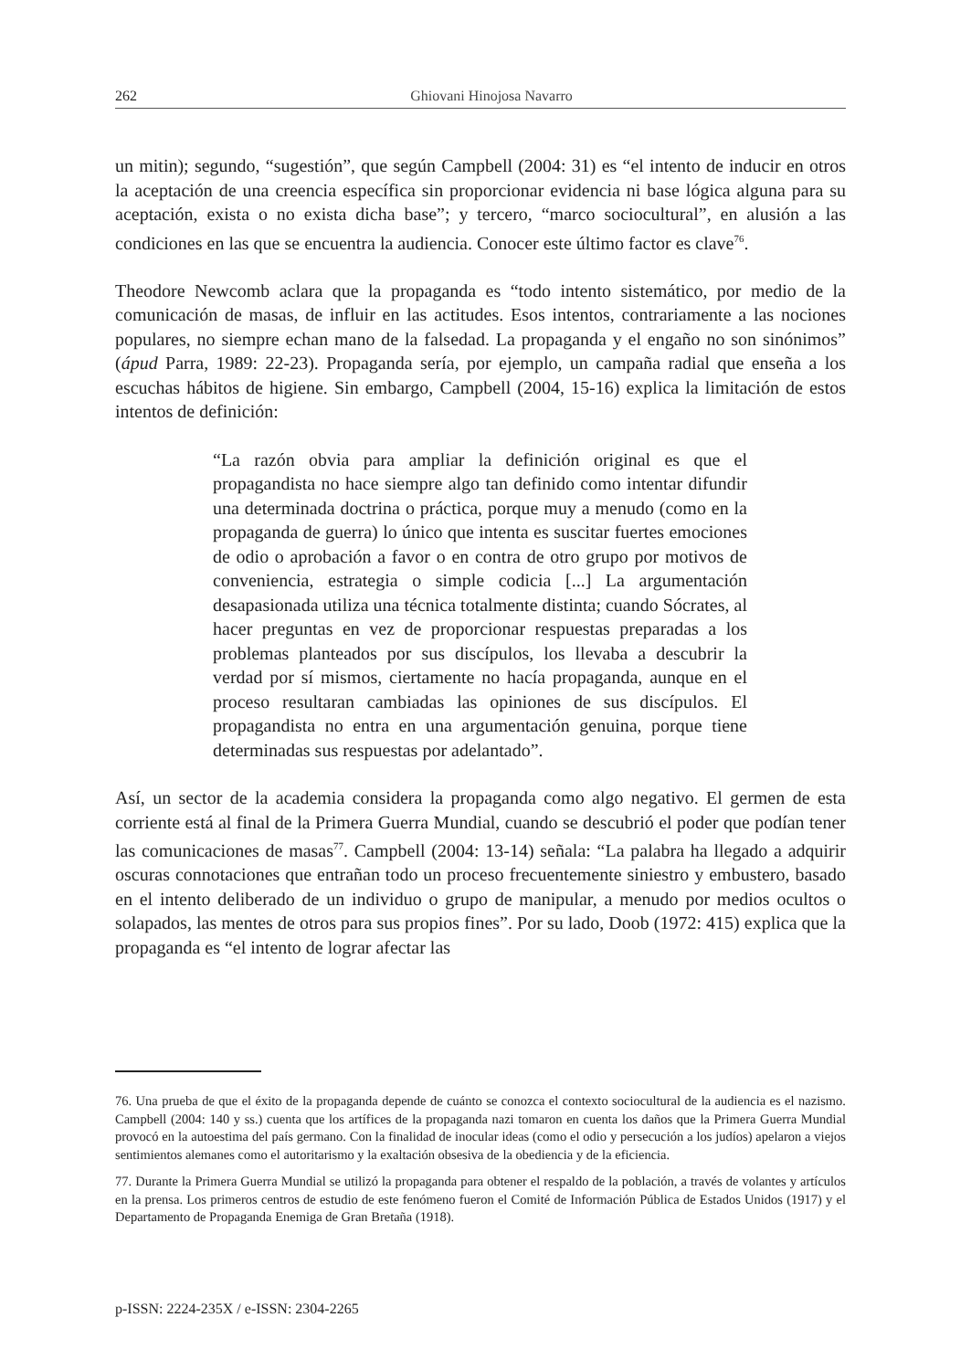262 Ghiovani Hinojosa Navarro
un mitin); segundo, “sugestión”, que según Campbell (2004: 31) es “el intento de inducir en otros la aceptación de una creencia específica sin proporcionar evidencia ni base lógica alguna para su aceptación, exista o no exista dicha base”; y tercero, “marco sociocultural”, en alusión a las condiciones en las que se encuentra la audiencia. Conocer este último factor es clave<sup>76</sup>.
Theodore Newcomb aclara que la propaganda es “todo intento sistemático, por medio de la comunicación de masas, de influir en las actitudes. Esos intentos, contrariamente a las nociones populares, no siempre echan mano de la falsedad. La propaganda y el engaño no son sinónimos” (ápud Parra, 1989: 22-23). Propaganda sería, por ejemplo, un campaña radial que enseña a los escuchas hábitos de higiene. Sin embargo, Campbell (2004, 15-16) explica la limitación de estos intentos de definición:
“La razón obvia para ampliar la definición original es que el propagandista no hace siempre algo tan definido como intentar difundir una determinada doctrina o práctica, porque muy a menudo (como en la propaganda de guerra) lo único que intenta es suscitar fuertes emociones de odio o aprobación a favor o en contra de otro grupo por motivos de conveniencia, estrategia o simple codicia [...] La argumentación desapasionada utiliza una técnica totalmente distinta; cuando Sócrates, al hacer preguntas en vez de proporcionar respuestas preparadas a los problemas planteados por sus discípulos, los llevaba a descubrir la verdad por sí mismos, ciertamente no hacía propaganda, aunque en el proceso resultaran cambiadas las opiniones de sus discípulos. El propagandista no entra en una argumentación genuina, porque tiene determinadas sus respuestas por adelantado”.
Así, un sector de la academia considera la propaganda como algo negativo. El germen de esta corriente está al final de la Primera Guerra Mundial, cuando se descubrió el poder que podían tener las comunicaciones de masas<sup>77</sup>. Campbell (2004: 13-14) señala: “La palabra ha llegado a adquirir oscuras connotaciones que entrañan todo un proceso frecuentemente siniestro y embustero, basado en el intento deliberado de un individuo o grupo de manipular, a menudo por medios ocultos o solapados, las mentes de otros para sus propios fines”. Por su lado, Doob (1972: 415) explica que la propaganda es “el intento de lograr afectar las
76. Una prueba de que el éxito de la propaganda depende de cuánto se conozca el contexto sociocultural de la audiencia es el nazismo. Campbell (2004: 140 y ss.) cuenta que los artífices de la propaganda nazi tomaron en cuenta los daños que la Primera Guerra Mundial provocó en la autoestima del país germano. Con la finalidad de inocular ideas (como el odio y persecución a los judíos) apelaron a viejos sentimientos alemanes como el autoritarismo y la exaltación obsesiva de la obediencia y de la eficiencia.
77. Durante la Primera Guerra Mundial se utilizó la propaganda para obtener el respaldo de la población, a través de volantes y artículos en la prensa. Los primeros centros de estudio de este fenómeno fueron el Comité de Información Pública de Estados Unidos (1917) y el Departamento de Propaganda Enemiga de Gran Bretaña (1918).
p-ISSN: 2224-235X / e-ISSN: 2304-2265